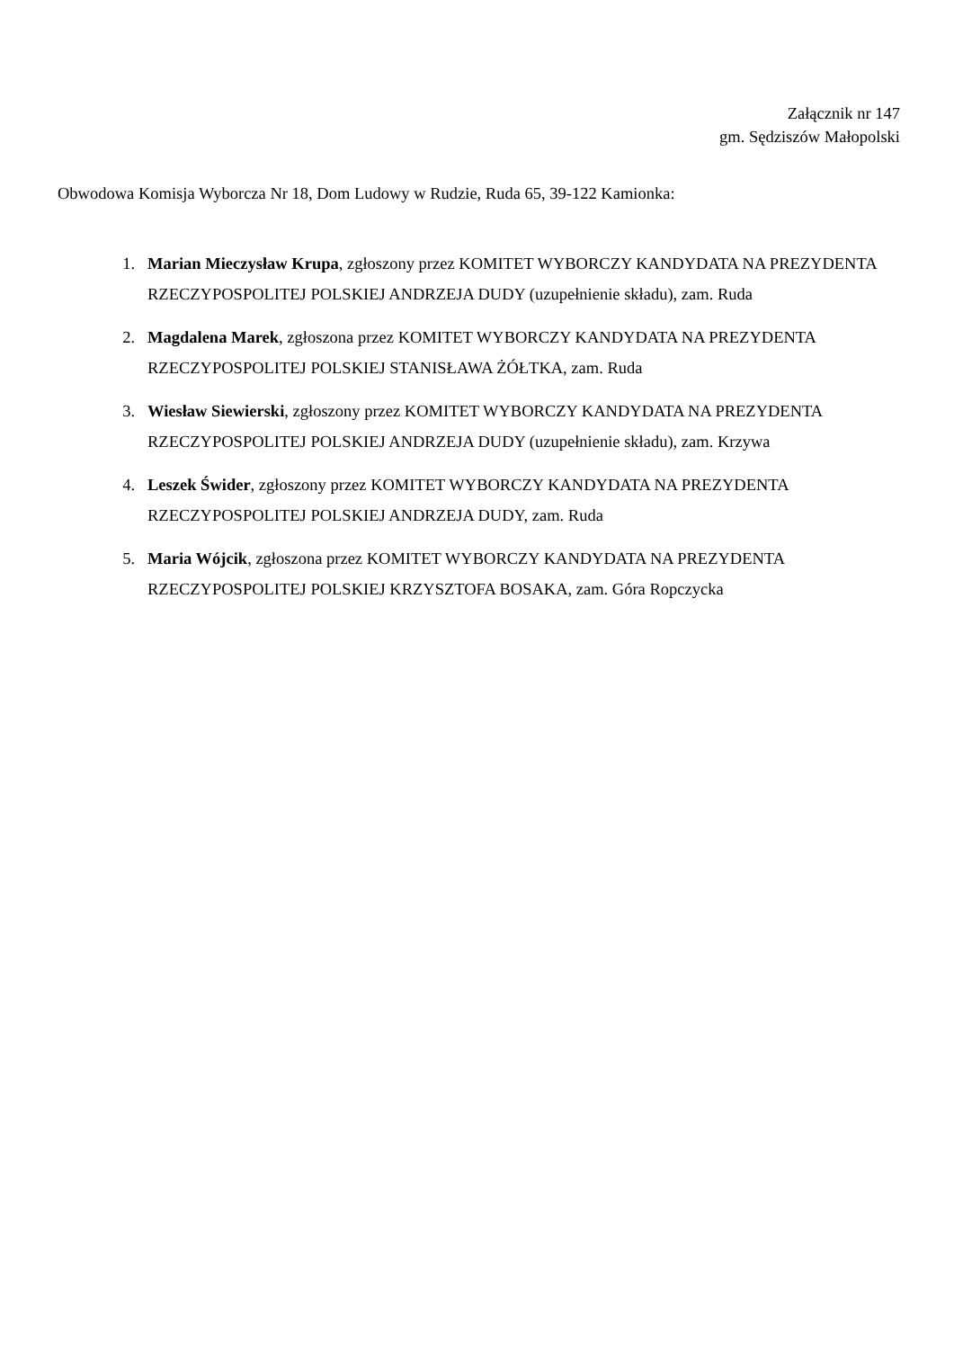Załącznik nr 147
gm. Sędziszów Małopolski
Obwodowa Komisja Wyborcza Nr 18, Dom Ludowy w Rudzie, Ruda 65, 39-122 Kamionka:
1. Marian Mieczysław Krupa, zgłoszony przez KOMITET WYBORCZY KANDYDATA NA PREZYDENTA RZECZYPOSPOLITEJ POLSKIEJ ANDRZEJA DUDY (uzupełnienie składu), zam. Ruda
2. Magdalena Marek, zgłoszona przez KOMITET WYBORCZY KANDYDATA NA PREZYDENTA RZECZYPOSPOLITEJ POLSKIEJ STANISŁAWA ŻÓŁTKA, zam. Ruda
3. Wiesław Siewierski, zgłoszony przez KOMITET WYBORCZY KANDYDATA NA PREZYDENTA RZECZYPOSPOLITEJ POLSKIEJ ANDRZEJA DUDY (uzupełnienie składu), zam. Krzywa
4. Leszek Świder, zgłoszony przez KOMITET WYBORCZY KANDYDATA NA PREZYDENTA RZECZYPOSPOLITEJ POLSKIEJ ANDRZEJA DUDY, zam. Ruda
5. Maria Wójcik, zgłoszona przez KOMITET WYBORCZY KANDYDATA NA PREZYDENTA RZECZYPOSPOLITEJ POLSKIEJ KRZYSZTOFA BOSAKA, zam. Góra Ropczycka